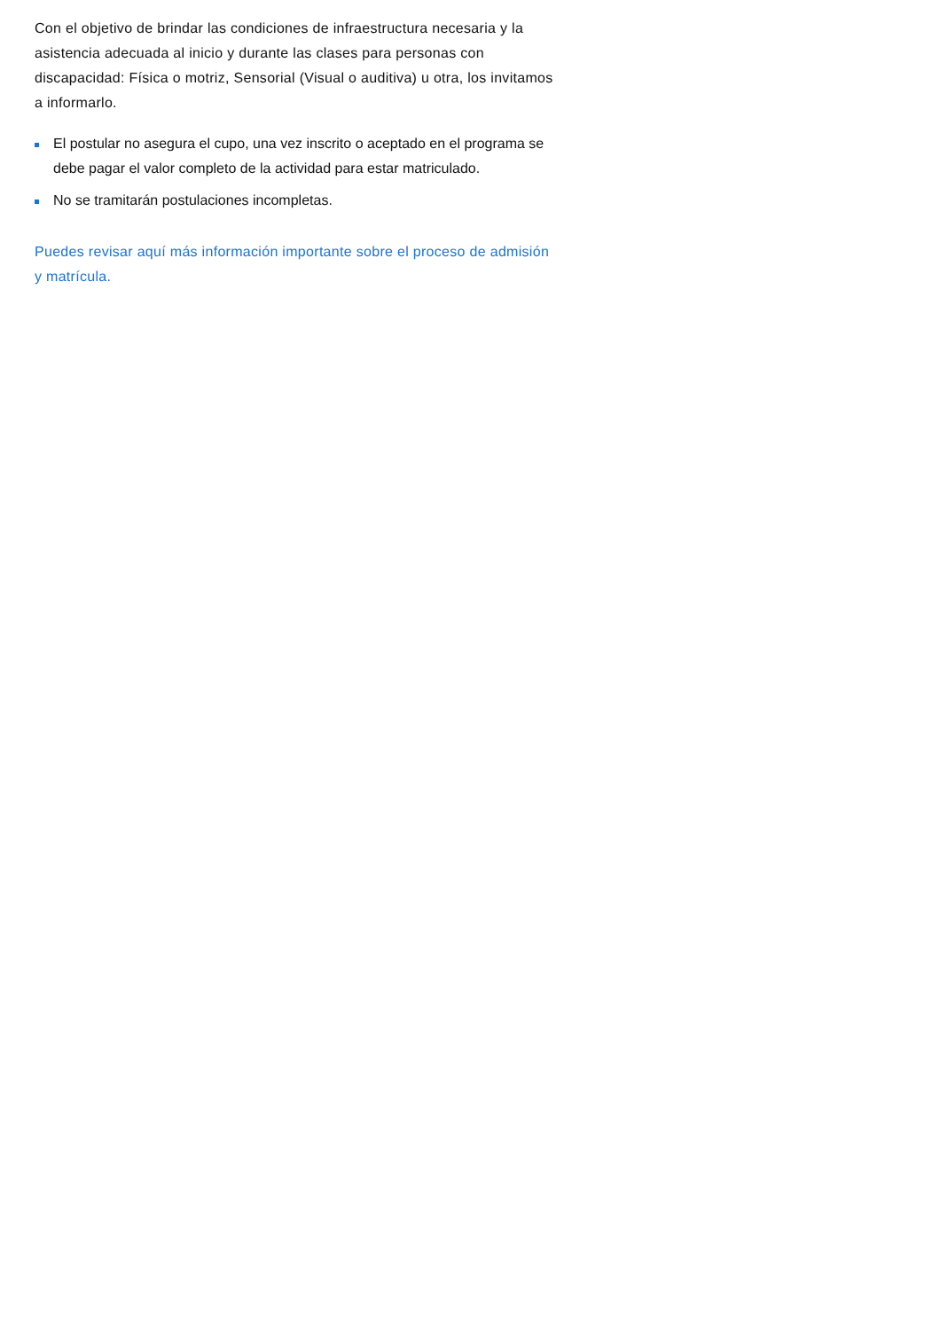Con el objetivo de brindar las condiciones de infraestructura necesaria y la asistencia adecuada al inicio y durante las clases para personas con discapacidad: Física o motriz, Sensorial (Visual o auditiva) u otra, los invitamos a informarlo.
El postular no asegura el cupo, una vez inscrito o aceptado en el programa se debe pagar el valor completo de la actividad para estar matriculado.
No se tramitarán postulaciones incompletas.
Puedes revisar aquí más información importante sobre el proceso de admisión y matrícula.